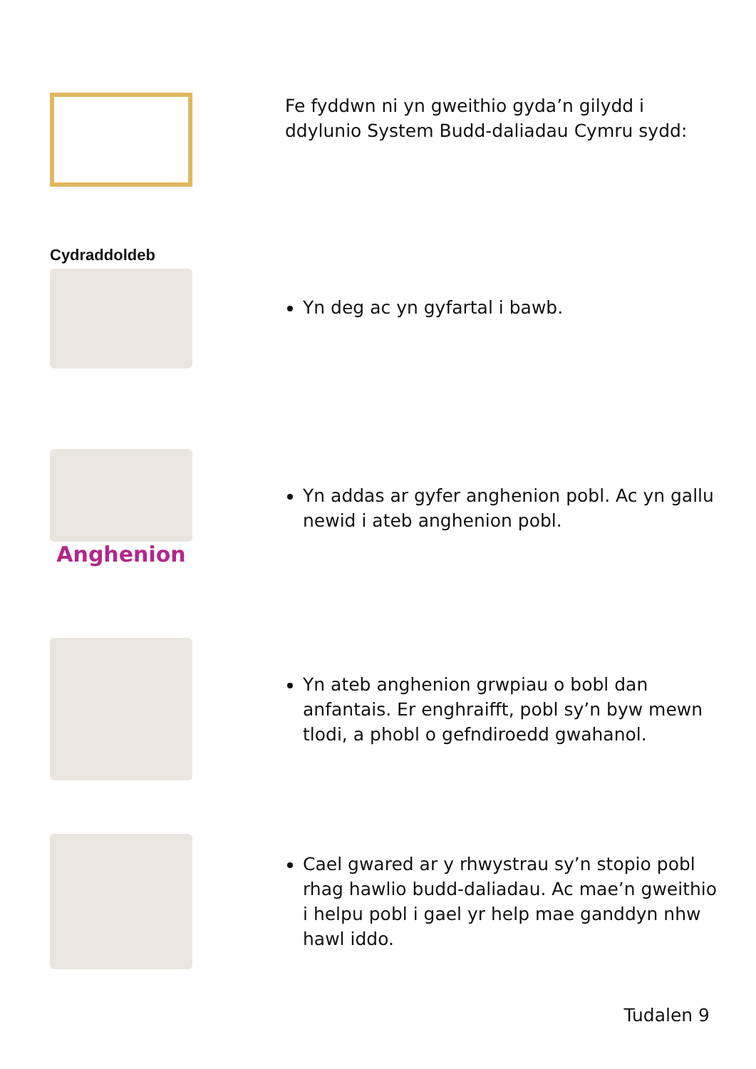Fe fyddwn ni yn gweithio gyda’n gilydd i ddylunio System Budd-daliadau Cymru sydd:
Cydraddoldeb
Yn deg ac yn gyfartal i bawb.
Anghenion
Yn addas ar gyfer anghenion pobl. Ac yn gallu newid i ateb anghenion pobl.
Yn ateb anghenion grwpiau o bobl dan anfantais. Er enghraifft, pobl sy’n byw mewn tlodi, a phobl o gefndiroedd gwahanol.
Cael gwared ar y rhwystrau sy’n stopio pobl rhag hawlio budd-daliadau. Ac mae’n gweithio i helpu pobl i gael yr help mae ganddyn nhw hawl iddo.
Tudalen 9